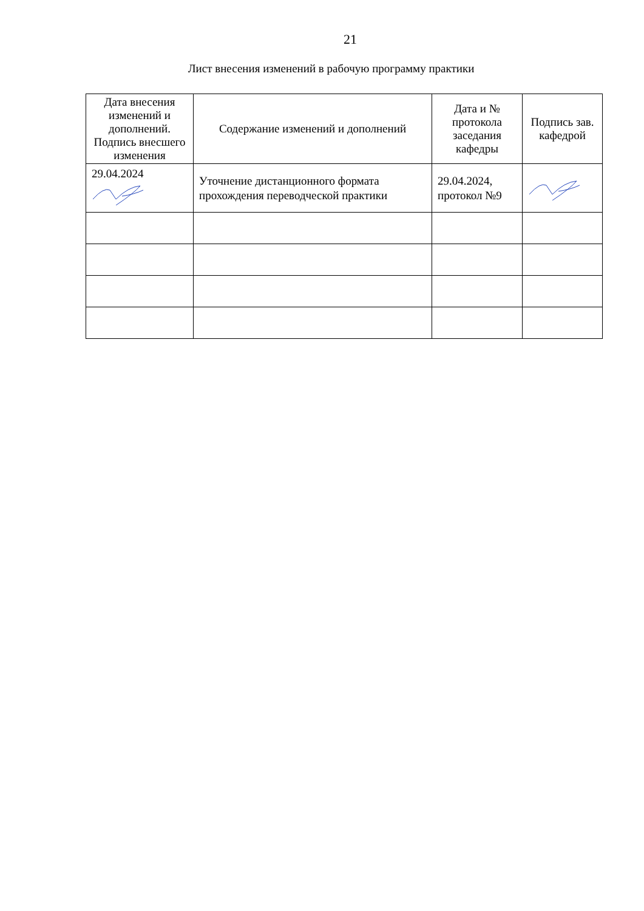21
Лист внесения изменений в рабочую программу практики
| Дата внесения изменений и дополнений. Подпись внесшего изменения | Содержание изменений и дополнений | Дата и № протокола заседания кафедры | Подпись зав. кафедрой |
| --- | --- | --- | --- |
| 29.04.2024 | Уточнение дистанционного формата прохождения переводческой практики | 29.04.2024, протокол №9 | |